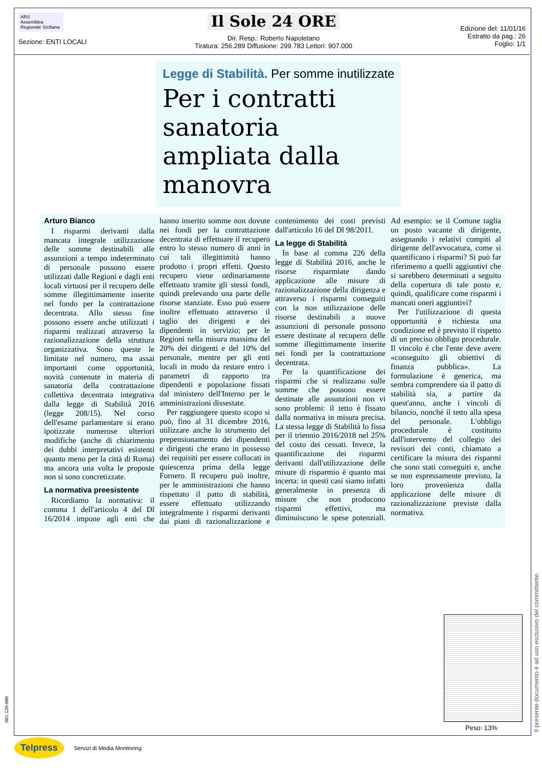ARS
Assemblea Regionale Siciliana
Sezione: ENTI LOCALI
Il Sole 24 ORE
Dir. Resp.: Roberto Napoletano
Tiratura: 256.289 Diffusione: 299.783 Lettori: 907.000
Edizione del: 11/01/16
Estratto da pag.: 26
Foglio: 1/1
Legge di Stabilità. Per somme inutilizzate
Per i contratti sanatoria ampliata dalla manovra
Arturo Bianco
I risparmi derivanti dalla mancata integrale utilizzazione delle somme destinabili alle assunzioni a tempo indeterminato di personale possono essere utilizzati dalle Regioni e dagli enti locali virtuosi per il recupero delle somme illegittimamente inserite nel fondo per la contrattazione decentrata. Allo stesso fine possono essere anche utilizzati i risparmi realizzati attraverso la razionalizzazione della struttura organizzativa. Sono queste le limitate nel numero, ma assai importanti come opportunità, novità contenute in materia di sanatoria della contrattazione collettiva decentrata integrativa dalla legge di Stabilità 2016 (legge 208/15). Nel corso dell'esame parlamentare si erano ipotizzate numerose ulteriori modifiche (anche di chiarimento dei dubbi interpretativi esistenti quanto meno per la città di Roma) ma ancora una volta le proposte non si sono concretizzate.
La normativa preesistente
Ricordiamo la normativa: il comma 1 dell'articolo 4 del Dl 16/2014 impone agli enti che hanno inserito somme non dovute nei fondi per la contrattazione decentrata di effettuare il recupero entro lo stesso numero di anni in cui tali illegittimità hanno prodotto i propri effetti. Questo recupero viene ordinariamente effettuato tramite gli stessi fondi, quindi prelevando una parte delle risorse stanziate. Esso può essere inoltre effettuato attraverso il taglio dei dirigenti e dei dipendenti in servizio; per le Regioni nella misura massima del 20% dei dirigenti e del 10% del personale, mentre per gli enti locali in modo da restare entro i parametri di rapporto tra dipendenti e popolazione fissati dal ministero dell'Interno per le amministrazioni dissestate.
Per raggiungere questo scopo si può, fino al 31 dicembre 2016, utilizzare anche lo strumento del prepensionamento dei dipendenti e dirigenti che erano in possesso dei requisiti per essere collocati in quiescenza prima della legge Fornero. Il recupero può inoltre, per le amministrazioni che hanno rispettato il patto di stabilità, essere effettuato utilizzando integralmente i risparmi derivanti dai piani di razionalizzazione e contenimento dei costi previsti dall'articolo 16 del Dl 98/2011.
La legge di Stabilità
In base al comma 226 della legge di Stabilità 2016, anche le risorse risparmiate dando applicazione alle misure di razionalizzazione della dirigenza e attraverso i risparmi conseguiti con la non utilizzazione delle risorse destinabili a nuove assunzioni di personale possono essere destinate al recupero delle somme illegittimamente inserite nei fondi per la contrattazione decentrata.
Per la quantificazione dei risparmi che si realizzano sulle somme che possono essere destinate alle assunzioni non vi sono problemi: il tetto è fissato dalla normativa in misura precisa. La stessa legge di Stabilità lo fissa per il triennio 2016/2018 nel 25% del costo dei cessati. Invece, la quantificazione dei risparmi derivanti dall'utilizzazione delle misure di risparmio è quanto mai incerta: in questi casi siamo infatti generalmente in presenza di misure che non producono risparmi effettivi, ma diminuiscono le spese potenziali. Ad esempio: se il Comune taglia un posto vacante di dirigente, assegnando i relativi compiti al dirigente dell'avvocatura, come si quantificano i risparmi? Si può far riferimento a quelli aggiuntivi che si sarebbero determinati a seguito della copertura di tale posto e, quindi, qualificare come risparmi i mancati oneri aggiuntivi?
Per l'utilizzazione di questa opportunità è richiesta una condizione ed è previsto il rispetto di un preciso obbligo procedurale. Il vincolo è che l'ente deve avere «conseguito gli obiettivi di finanza pubblica». La formulazione è generica, ma sembra comprendere sia il patto di stabilità sia, a partire da quest'anno, anche i vincoli di bilancio, nonché il tetto alla spesa del personale. L'obbligo procedurale è costituito dall'intervento del collegio dei revisori dei conti, chiamato a certificare la misura dei risparmi che sono stati conseguiti e, anche se non espressamente previsto, la loro provenienza dalla applicazione delle misure di razionalizzazione previste dalla normativa.
Peso: 13%
Il presente documento è ad uso esclusivo del committente.
061-120-080
Telpress Servizi di Media Monitoring